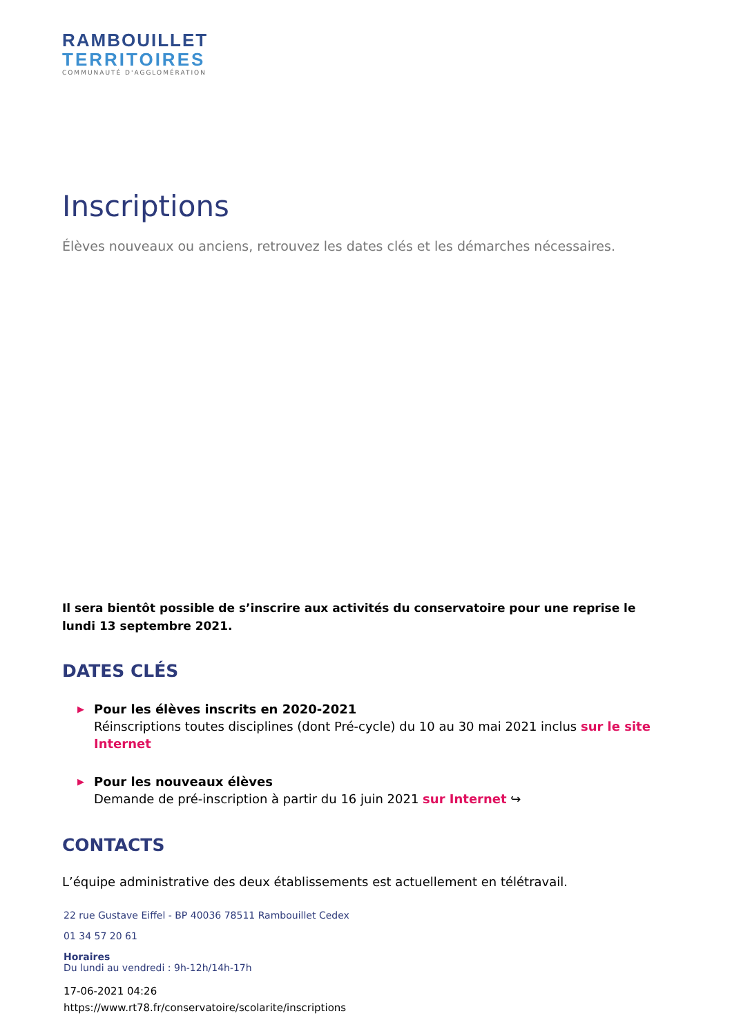RAMBOUILLET
TERRITOIRES
COMMUNAUTÉ D'AGGLOMÉRATION
Inscriptions
Élèves nouveaux ou anciens, retrouvez les dates clés et les démarches nécessaires.
Il sera bientôt possible de s’inscrire aux activités du conservatoire pour une reprise le lundi 13 septembre 2021.
DATES CLÉS
▶ Pour les élèves inscrits en 2020-2021
Réinscriptions toutes disciplines (dont Pré-cycle) du 10 au 30 mai 2021 inclus sur le site Internet
▶ Pour les nouveaux élèves
Demande de pré-inscription à partir du 16 juin 2021 sur Internet ↪
CONTACTS
L’équipe administrative des deux établissements est actuellement en télétravail.
22 rue Gustave Eiffel - BP 40036 78511 Rambouillet Cedex
01 34 57 20 61
Horaires
Du lundi au vendredi : 9h-12h/14h-17h
17-06-2021 04:26
https://www.rt78.fr/conservatoire/scolarite/inscriptions